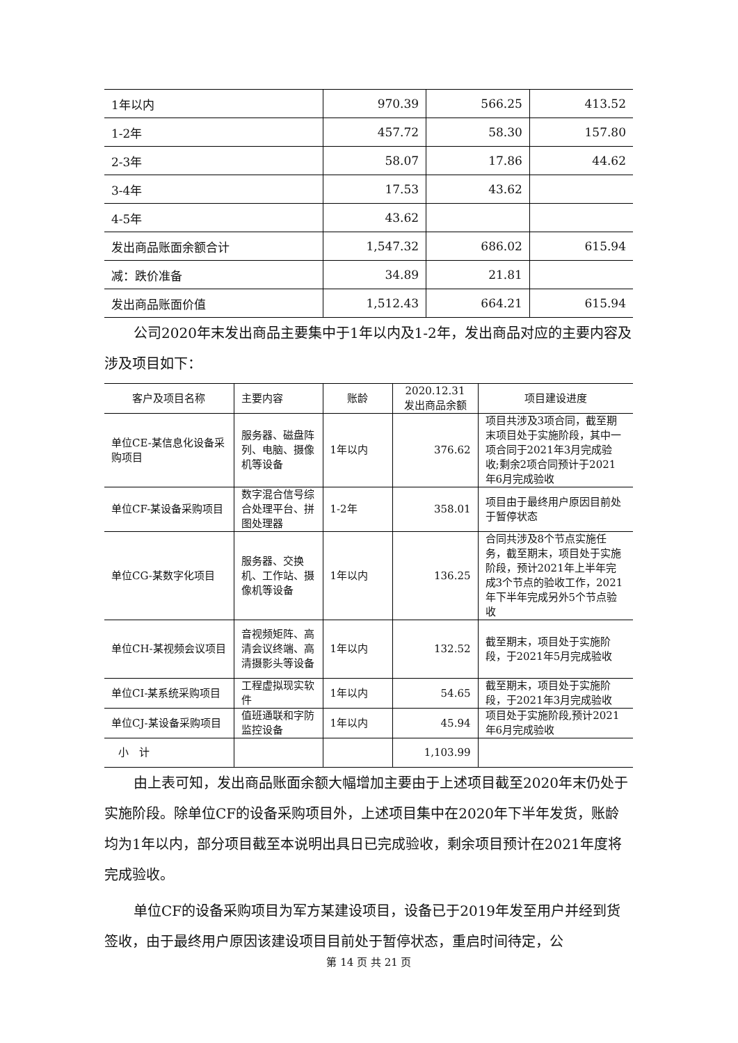| 1年以内 | 970.39 | 566.25 | 413.52 |
| 1-2年 | 457.72 | 58.30 | 157.80 |
| 2-3年 | 58.07 | 17.86 | 44.62 |
| 3-4年 | 17.53 | 43.62 | |
| 4-5年 | 43.62 | | |
| 发出商品账面余额合计 | 1,547.32 | 686.02 | 615.94 |
| 减：跌价准备 | 34.89 | 21.81 | |
| 发出商品账面价值 | 1,512.43 | 664.21 | 615.94 |
公司2020年末发出商品主要集中于1年以内及1-2年，发出商品对应的主要内容及涉及项目如下：
| 客户及项目名称 | 主要内容 | 账龄 | 2020.12.31 发出商品余额 | 项目建设进度 |
| --- | --- | --- | --- | --- |
| 单位CE-某信息化设备采购项目 | 服务器、磁盘阵列、电脑、摄像机等设备 | 1年以内 | 376.62 | 项目共涉及3项合同，截至期末项目处于实施阶段，其中一项合同于2021年3月完成验收;剩余2项合同预计于2021年6月完成验收 |
| 单位CF-某设备采购项目 | 数字混合信号综合处理平台、拼图处理器 | 1-2年 | 358.01 | 项目由于最终用户原因目前处于暂停状态 |
| 单位CG-某数字化项目 | 服务器、交换机、工作站、摄像机等设备 | 1年以内 | 136.25 | 合同共涉及8个节点实施任务，截至期末，项目处于实施阶段，预计2021年上半年完成3个节点的验收工作，2021年下半年完成另外5个节点验收 |
| 单位CH-某视频会议项目 | 音视频矩阵、高清会议终端、高清摄影头等设备 | 1年以内 | 132.52 | 截至期末，项目处于实施阶段，于2021年5月完成验收 |
| 单位CI-某系统采购项目 | 工程虚拟现实软件 | 1年以内 | 54.65 | 截至期末，项目处于实施阶段，于2021年3月完成验收 |
| 单位CJ-某设备采购项目 | 值班通联和字防监控设备 | 1年以内 | 45.94 | 项目处于实施阶段,预计2021年6月完成验收 |
| 小 计 | | | 1,103.99 | |
由上表可知，发出商品账面余额大幅增加主要由于上述项目截至2020年末仍处于实施阶段。除单位CF的设备采购项目外，上述项目集中在2020年下半年发货，账龄均为1年以内，部分项目截至本说明出具日已完成验收，剩余项目预计在2021年度将完成验收。
单位CF的设备采购项目为军方某建设项目，设备已于2019年发至用户并经到货签收，由于最终用户原因该建设项目目前处于暂停状态，重启时间待定，公
第 14 页 共 21 页